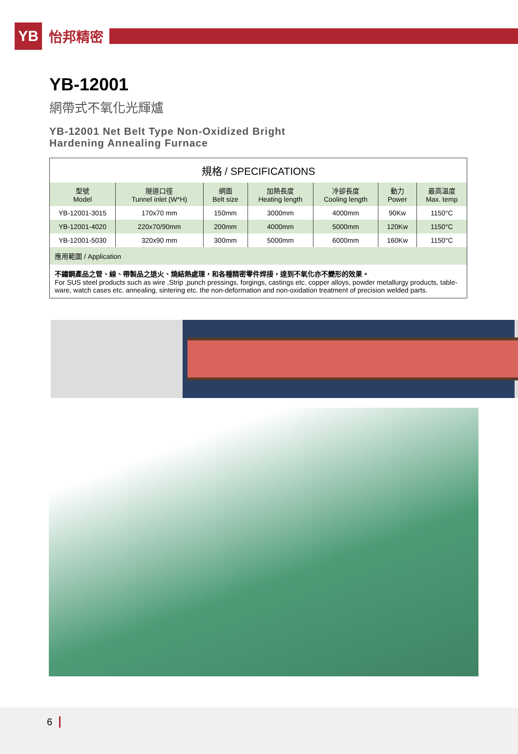YB
怡邦精密
YB-12001
網帶式不氧化光輝爐
YB-12001 Net Belt Type Non-Oxidized Bright
Hardening Annealing Furnace
| 規格 / SPECIFICATIONS | | | | | | |
| --- | --- | --- | --- | --- | --- | --- |
| 型號 Model | 隧道口徑 Tunnel inlet (W*H) | 網面 Belt size | 加熱長度 Heating length | 冷卻長度 Cooling length | 動力 Power | 最高溫度 Max. temp |
| YB-12001-3015 | 170x70 mm | 150mm | 3000mm | 4000mm | 90Kw | 1150°C |
| YB-12001-4020 | 220x70/90mm | 200mm | 4000mm | 5000mm | 120Kw | 1150°C |
| YB-12001-5030 | 320x90 mm | 300mm | 5000mm | 6000mm | 160Kw | 1150°C |
| 應用範圍 / Application | | | | | | |
| 不鏽鋼產品之管、線、帶製品之退火、燒結熱處理，和各種精密零件焊接，達到不氧化亦不變形的效果。 For SUS steel products such as wire ,Strip ,punch pressings, forgings, castings etc. copper alloys, powder metallurgy products, table-ware, watch cases etc. annealing, sintering etc. the non-deformation and non-oxidation treatment of precision welded parts. | | | | | | |
6